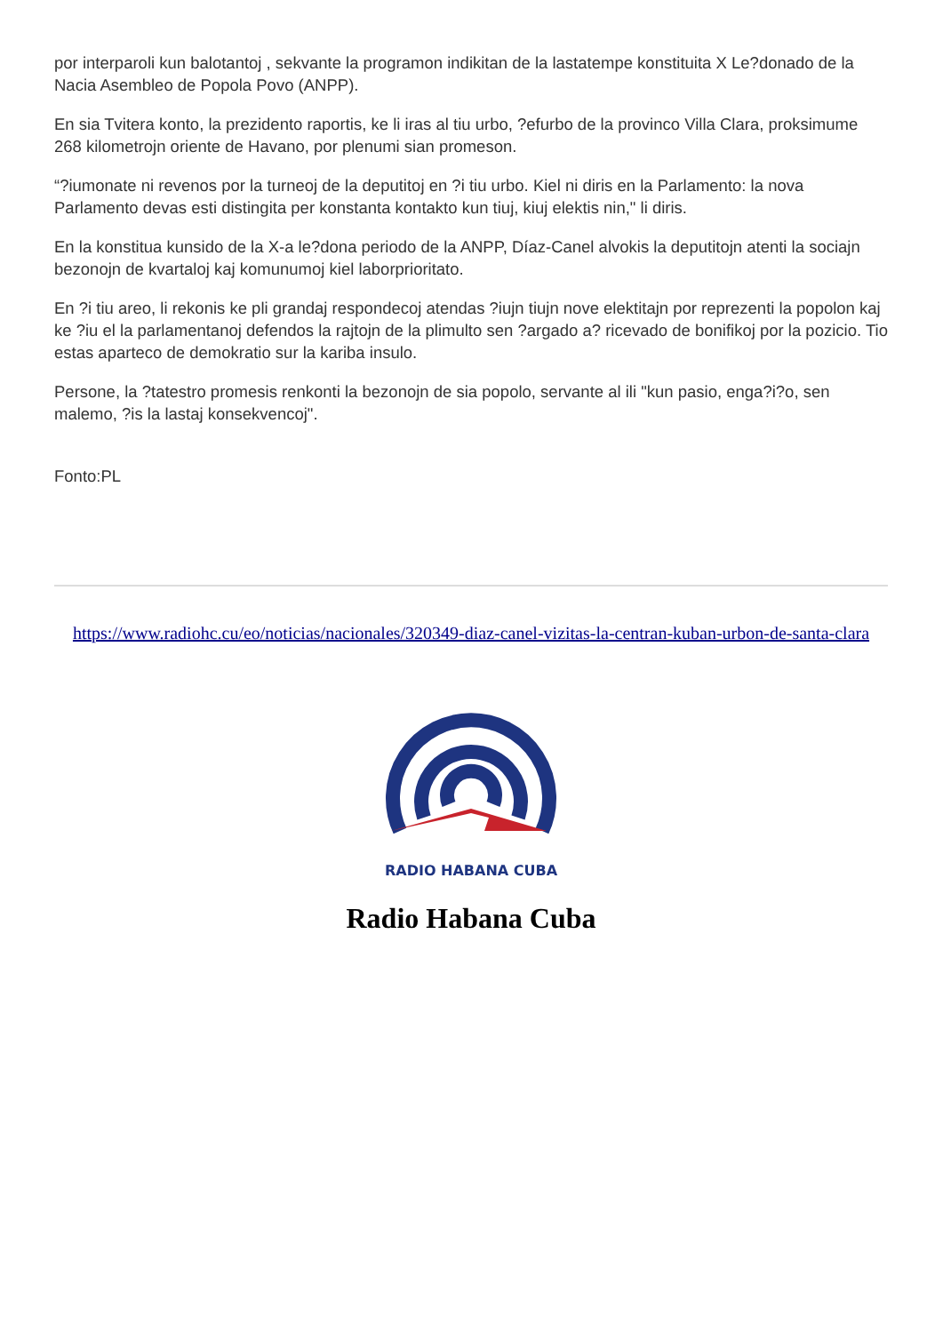por interparoli kun balotantoj , sekvante la programon indikitan de la lastatempe konstituita X Le?donado de la Nacia Asembleo de Popola Povo (ANPP).
En sia Tvitera konto, la prezidento raportis, ke li iras al tiu urbo, ?efurbo de la provinco Villa Clara, proksimume 268 kilometrojn oriente de Havano, por plenumi sian promeson.
“?iumonate ni revenos por la turneoj de la deputitoj en ?i tiu urbo. Kiel ni diris en la Parlamento: la nova Parlamento devas esti distingita per konstanta kontakto kun tiuj, kiuj elektis nin," li diris.
En la konstitua kunsido de la X-a le?dona periodo de la ANPP, Díaz-Canel alvokis la deputitojn atenti la sociajn bezonojn de kvartaloj kaj komunumoj kiel laborprioritato.
En ?i tiu areo, li rekonis ke pli grandaj respondecoj atendas ?iujn tiujn nove elektitajn por reprezenti la popolon kaj ke ?iu el la parlamentanoj defendos la rajtojn de la plimulto sen ?argado a? ricevado de bonifikoj por la pozicio. Tio estas aparteco de demokratio sur la kariba insulo.
Persone, la ?tatestro promesis renkonti la bezonojn de sia popolo, servante al ili "kun pasio, enga?i?o, sen malemo, ?is la lastaj konsekvencoj".
Fonto:PL
https://www.radiohc.cu/eo/noticias/nacionales/320349-diaz-canel-vizitas-la-centran-kuban-urbon-de-santa-clara
RADIO HABANA CUBA
Radio Habana Cuba